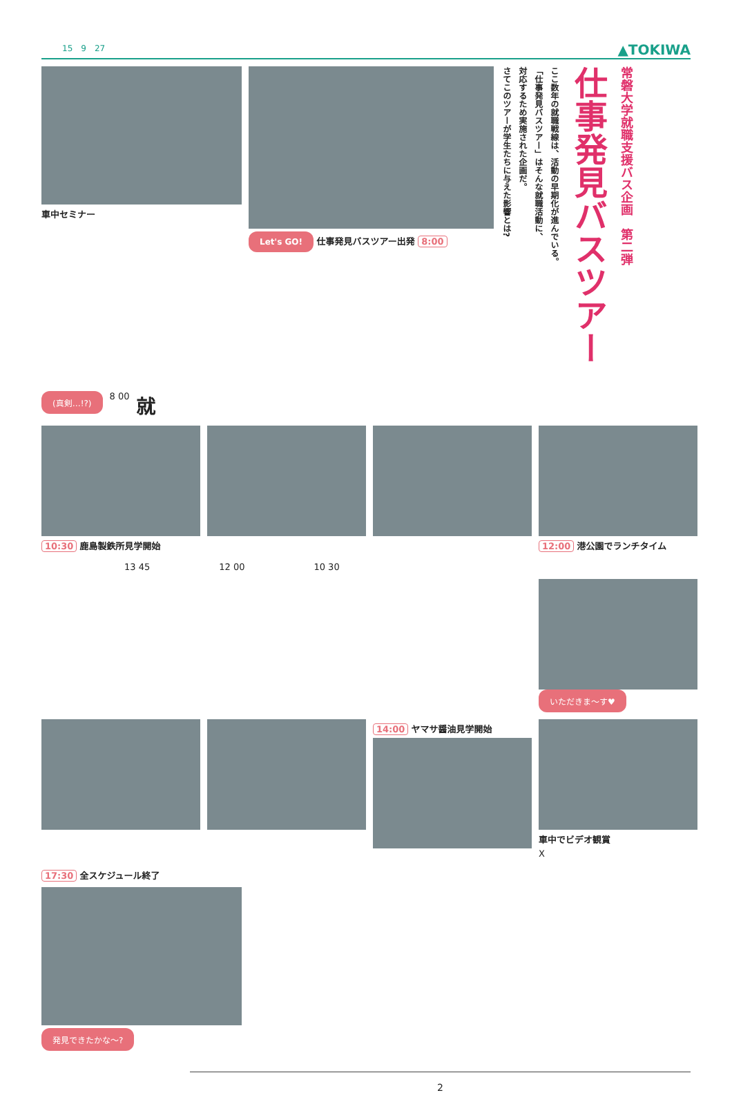15　9　27 ▲TOKIWA
車中セミナー
Let's GO! 仕事発見バスツアー出発 8:00
常磐大学就職支援バス企画　第二弾
仕事発見バスツアー
ここ数年の就職戦線は、活動の早期化が進んでいる。
「仕事発見バスツアー」はそんな就職活動に、
対応するため実施された企画だ。
さてこのツアーが学生たちに与えた影響とは?
(真剣…!?) 8 00 就
10:30 鹿島製鉄所見学開始 12:00 港公園でランチタイム
13 45 12 00 10 30
いただきま〜す♥
14:00 ヤマサ醤油見学開始 車中でビデオ観賞
X
17:30 全スケジュール終了
発見できたかな〜?
2